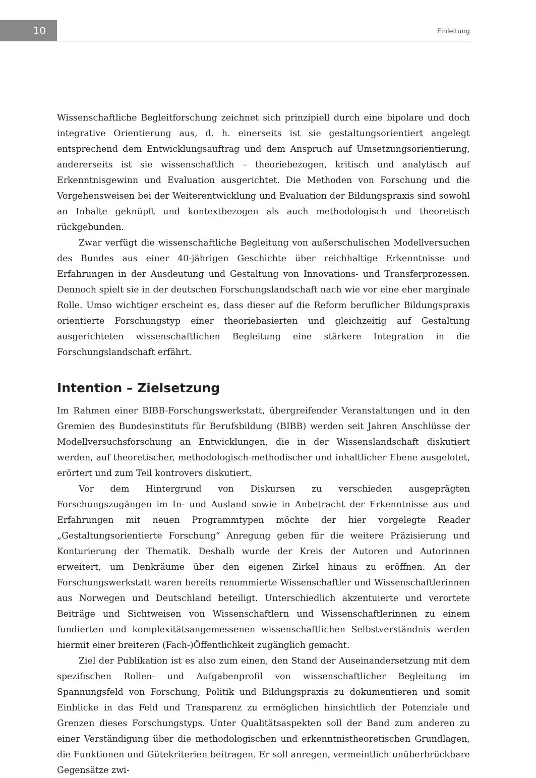10 Einleitung
Wissenschaftliche Begleitforschung zeichnet sich prinzipiell durch eine bipolare und doch integrative Orientierung aus, d. h. einerseits ist sie gestaltungsorientiert angelegt entsprechend dem Entwicklungsauftrag und dem Anspruch auf Umsetzungsorientierung, andererseits ist sie wissenschaftlich – theoriebezogen, kritisch und analytisch auf Erkenntnisgewinn und Evaluation ausgerichtet. Die Methoden von Forschung und die Vorgehensweisen bei der Weiterentwicklung und Evaluation der Bildungspraxis sind sowohl an Inhalte geknüpft und kontextbezogen als auch methodologisch und theoretisch rückgebunden.
Zwar verfügt die wissenschaftliche Begleitung von außerschulischen Modellversuchen des Bundes aus einer 40-jährigen Geschichte über reichhaltige Erkenntnisse und Erfahrungen in der Ausdeutung und Gestaltung von Innovations- und Transferprozessen. Dennoch spielt sie in der deutschen Forschungslandschaft nach wie vor eine eher marginale Rolle. Umso wichtiger erscheint es, dass dieser auf die Reform beruflicher Bildungspraxis orientierte Forschungstyp einer theoriebasierten und gleichzeitig auf Gestaltung ausgerichteten wissenschaftlichen Begleitung eine stärkere Integration in die Forschungslandschaft erfährt.
Intention – Zielsetzung
Im Rahmen einer BIBB-Forschungswerkstatt, übergreifender Veranstaltungen und in den Gremien des Bundesinstituts für Berufsbildung (BIBB) werden seit Jahren Anschlüsse der Modellversuchsforschung an Entwicklungen, die in der Wissenslandschaft diskutiert werden, auf theoretischer, methodologisch-methodischer und inhaltlicher Ebene ausgelotet, erörtert und zum Teil kontrovers diskutiert.
Vor dem Hintergrund von Diskursen zu verschieden ausgeprägten Forschungszugängen im In- und Ausland sowie in Anbetracht der Erkenntnisse aus und Erfahrungen mit neuen Programmtypen möchte der hier vorgelegte Reader „Gestaltungsorientierte Forschung“ Anregung geben für die weitere Präzisierung und Konturierung der Thematik. Deshalb wurde der Kreis der Autoren und Autorinnen erweitert, um Denkräume über den eigenen Zirkel hinaus zu eröffnen. An der Forschungswerkstatt waren bereits renommierte Wissenschaftler und Wissenschaftlerinnen aus Norwegen und Deutschland beteiligt. Unterschiedlich akzentuierte und verortete Beiträge und Sichtweisen von Wissenschaftlern und Wissenschaftlerinnen zu einem fundierten und komplexitätsangemessenen wissenschaftlichen Selbstverständnis werden hiermit einer breiteren (Fach-)Öffentlichkeit zugänglich gemacht.
Ziel der Publikation ist es also zum einen, den Stand der Auseinandersetzung mit dem spezifischen Rollen- und Aufgabenprofil von wissenschaftlicher Begleitung im Spannungsfeld von Forschung, Politik und Bildungspraxis zu dokumentieren und somit Einblicke in das Feld und Transparenz zu ermöglichen hinsichtlich der Potenziale und Grenzen dieses Forschungstyps. Unter Qualitätsaspekten soll der Band zum anderen zu einer Verständigung über die methodologischen und erkenntnistheoretischen Grundlagen, die Funktionen und Gütekriterien beitragen. Er soll anregen, vermeintlich unüberbrückbare Gegensätze zwi-